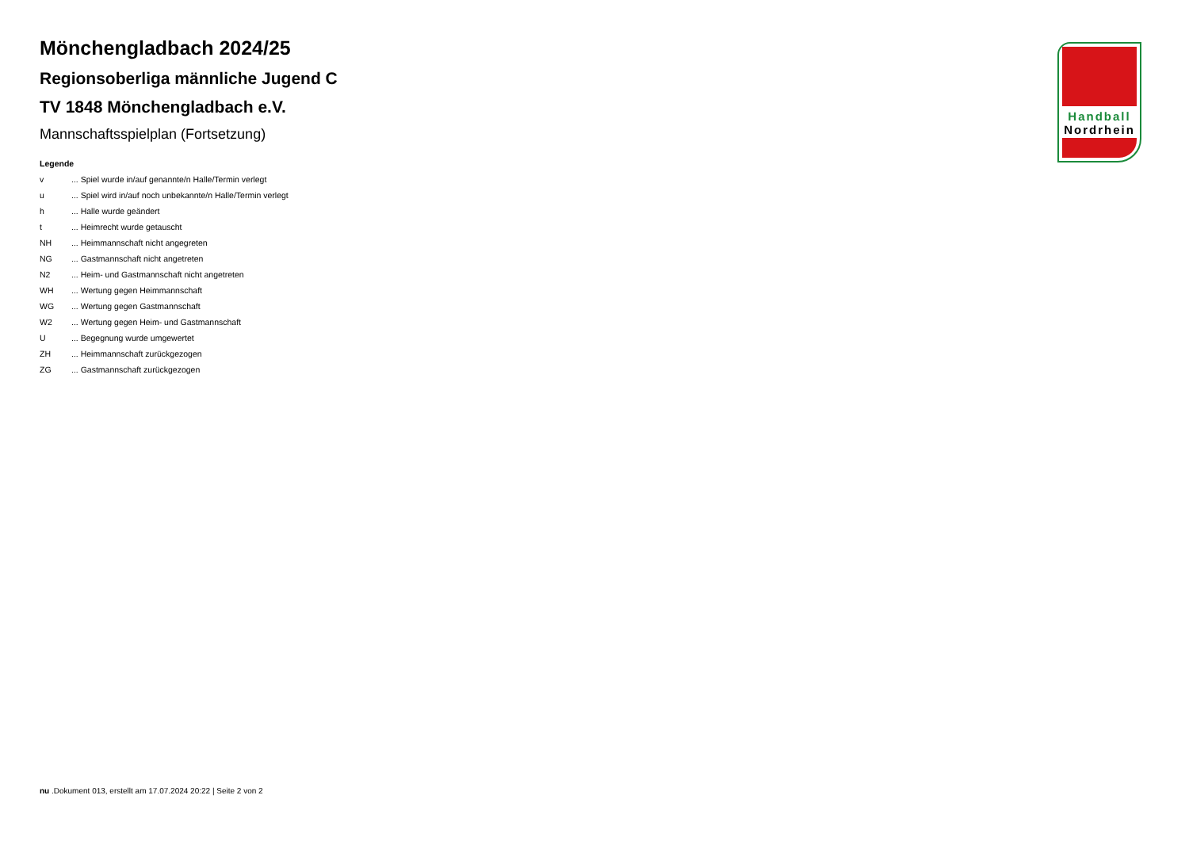Handball
Nordrhein
Mönchengladbach 2024/25
Regionsoberliga männliche Jugend C
TV 1848 Mönchengladbach e.V.
Mannschaftsspielplan (Fortsetzung)
Legende
| v | ... Spiel wurde in/auf genannte/n Halle/Termin verlegt |
| u | ... Spiel wird in/auf noch unbekannte/n Halle/Termin verlegt |
| h | ... Halle wurde geändert |
| t | ... Heimrecht wurde getauscht |
| NH | ... Heimmannschaft nicht angegreten |
| NG | ... Gastmannschaft nicht angetreten |
| N2 | ... Heim- und Gastmannschaft nicht angetreten |
| WH | ... Wertung gegen Heimmannschaft |
| WG | ... Wertung gegen Gastmannschaft |
| W2 | ... Wertung gegen Heim- und Gastmannschaft |
| U | ... Begegnung wurde umgewertet |
| ZH | ... Heimmannschaft zurückgezogen |
| ZG | ... Gastmannschaft zurückgezogen |
nu .Dokument 013, erstellt am 17.07.2024 20:22 | Seite 2 von 2